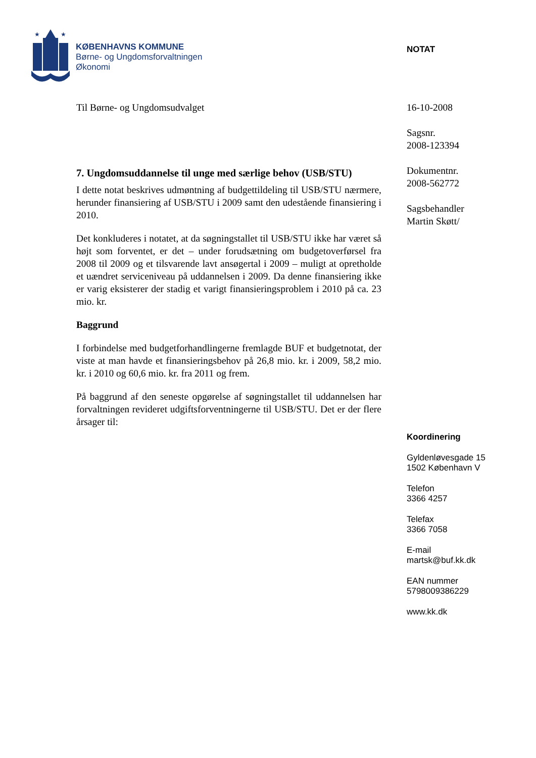★
★
KØBENHAVNS KOMMUNE
Børne- og Ungdomsforvaltningen
Økonomi
NOTAT
Til Børne- og Ungdomsudvalget
7. Ungdomsuddannelse til unge med særlige behov (USB/STU)
I dette notat beskrives udmøntning af budgettildeling til USB/STU nærmere, herunder finansiering af USB/STU i 2009 samt den udestående finansiering i 2010.
Det konkluderes i notatet, at da søgningstallet til USB/STU ikke har været så højt som forventet, er det – under forudsætning om budgetoverførsel fra 2008 til 2009 og et tilsvarende lavt ansøgertal i 2009 – muligt at opretholde et uændret serviceniveau på uddannelsen i 2009. Da denne finansiering ikke er varig eksisterer der stadig et varigt finansieringsproblem i 2010 på ca. 23 mio. kr.
Baggrund
I forbindelse med budgetforhandlingerne fremlagde BUF et budgetnotat, der viste at man havde et finansieringsbehov på 26,8 mio. kr. i 2009, 58,2 mio. kr. i 2010 og 60,6 mio. kr. fra 2011 og frem.
På baggrund af den seneste opgørelse af søgningstallet til uddannelsen har forvaltningen revideret udgiftsforventningerne til USB/STU. Det er der flere årsager til:
16-10-2008
Sagsnr.
2008-123394
Dokumentnr.
2008-562772
Sagsbehandler
Martin Skøtt/
Koordinering
Gyldenløvesgade 15
1502 København V
Telefon
3366 4257
Telefax
3366 7058
E-mail
martsk@buf.kk.dk
EAN nummer
5798009386229
www.kk.dk